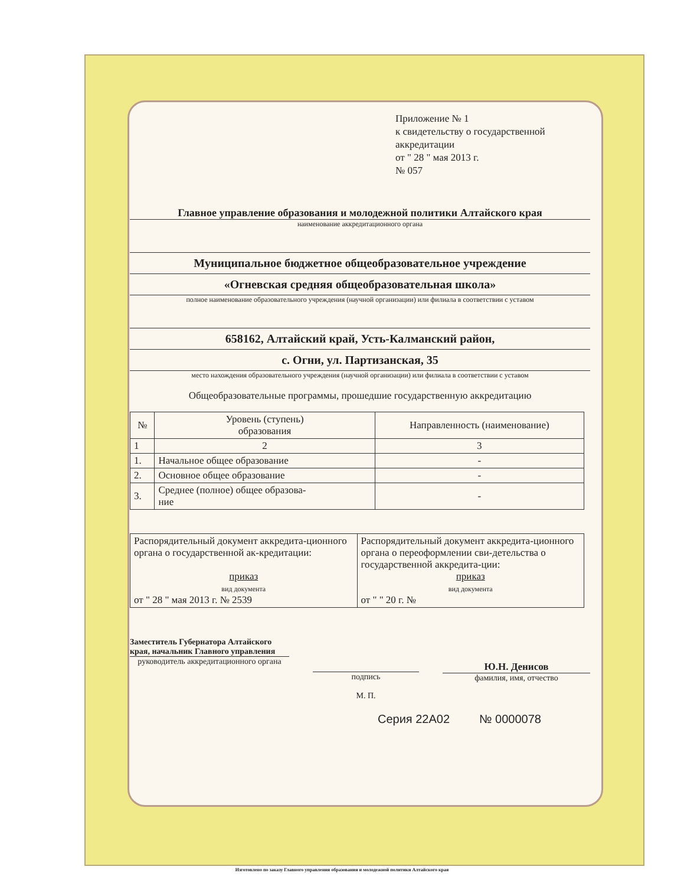Приложение № 1
к свидетельству о государственной аккредитации
от " 28 " мая 2013 г.
№ 057
Главное управление образования и молодежной политики Алтайского края
наименование аккредитационного органа
Муниципальное бюджетное общеобразовательное учреждение
«Огневская средняя общеобразовательная школа»
полное наименование образовательного учреждения (научной организации) или филиала в соответствии с уставом
658162, Алтайский край, Усть-Калманский район,
с. Огни, ул. Партизанская, 35
место нахождения образовательного учреждения (научной организации) или филиала в соответствии с уставом
Общеобразовательные программы, прошедшие государственную аккредитацию
| № | Уровень (ступень) образования | Направленность (наименование) |
| --- | --- | --- |
| 1 | 2 | 3 |
| 1. | Начальное общее образование | - |
| 2. | Основное общее образование | - |
| 3. | Среднее (полное) общее образова- ние | - |
| Распорядительный документ аккредита-ционного органа о государственной ак-кредитации: приказ вид документа от " 28 " мая 2013 г. № 2539 | Распорядительный документ аккредита-ционного органа о переоформлении сви-детельства о государственной аккредита-ции: приказ вид документа от " " 20 г. № |
Заместитель Губернатора Алтайского края, начальник Главного управления
руководитель аккредитационного органа
подпись
М. П.
Ю.Н. Денисов
фамилия, имя, отчество
Серия 22А02 № 0000078
Изготовлено по заказу Главного управления образования и молодежной политики Алтайского края